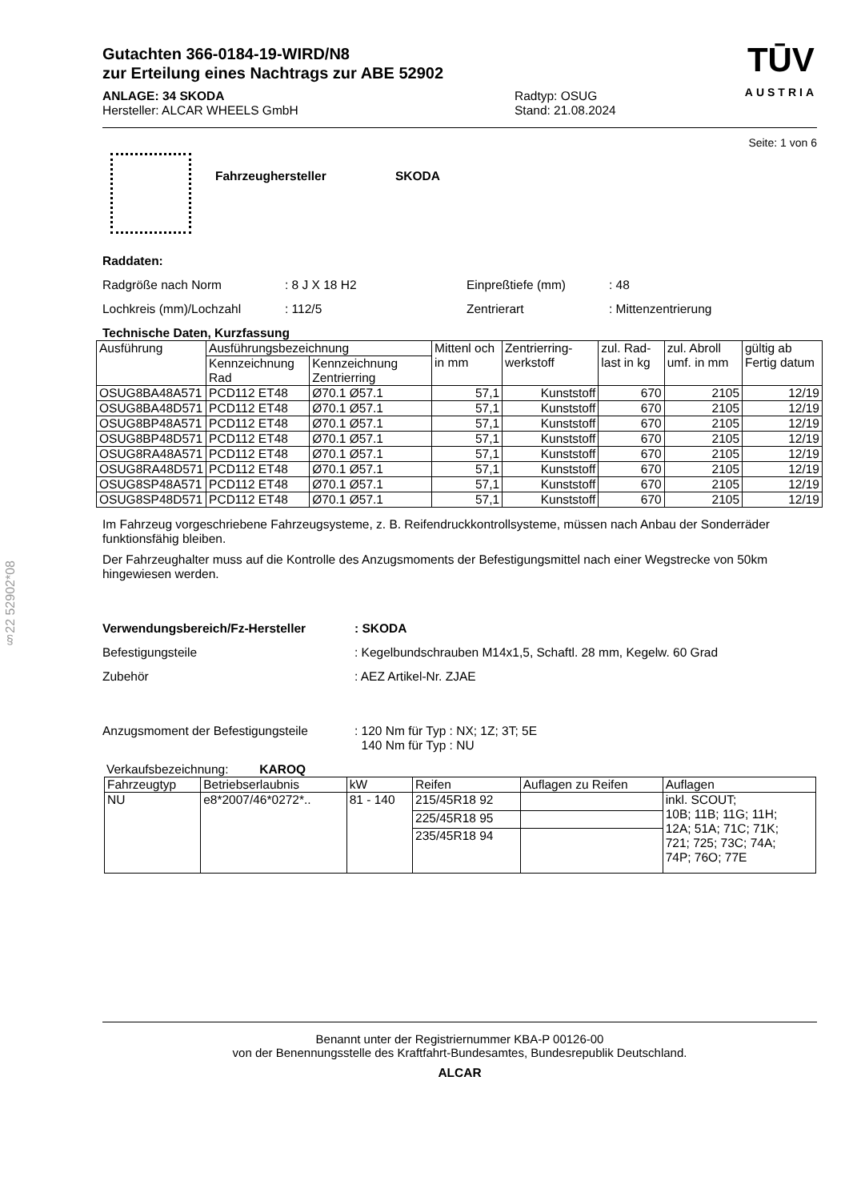§22 52902*08
Gutachten 366-0184-19-WIRD/N8
zur Erteilung eines Nachtrags zur ABE 52902
ANLAGE: 34 SKODA
Hersteller: ALCAR WHEELS GmbH
Radtyp: OSUG
Stand: 21.08.2024
TŪV
AUSTRIA
Seite: 1 von 6
Fahrzeughersteller SKODA
Raddaten:
Radgröße nach Norm: 8 J X 18 H2 Einpreßtiefe (mm): 48
Lochkreis (mm)/Lochzahl: 112/5 Zentrierart: Mittenzentrierung
Technische Daten, Kurzfassung
| Ausführung | Ausführungsbezeichnung | | Mittenl och in mm | Zentrierring-werkstoff | zul. Rad-last in kg | zul. Abroll umf. in mm | gültig ab Fertig datum |
| --- | --- | --- | --- | --- | --- | --- | --- |
| | Kennzeichnung Rad | Kennzeichnung Zentrierring | | | | | |
| OSUG8BA48A571 | PCD112 ET48 | Ø70.1 Ø57.1 | 57,1 | Kunststoff | 670 | 2105 | 12/19 |
| OSUG8BA48D571 | PCD112 ET48 | Ø70.1 Ø57.1 | 57,1 | Kunststoff | 670 | 2105 | 12/19 |
| OSUG8BP48A571 | PCD112 ET48 | Ø70.1 Ø57.1 | 57,1 | Kunststoff | 670 | 2105 | 12/19 |
| OSUG8BP48D571 | PCD112 ET48 | Ø70.1 Ø57.1 | 57,1 | Kunststoff | 670 | 2105 | 12/19 |
| OSUG8RA48A571 | PCD112 ET48 | Ø70.1 Ø57.1 | 57,1 | Kunststoff | 670 | 2105 | 12/19 |
| OSUG8RA48D571 | PCD112 ET48 | Ø70.1 Ø57.1 | 57,1 | Kunststoff | 670 | 2105 | 12/19 |
| OSUG8SP48A571 | PCD112 ET48 | Ø70.1 Ø57.1 | 57,1 | Kunststoff | 670 | 2105 | 12/19 |
| OSUG8SP48D571 | PCD112 ET48 | Ø70.1 Ø57.1 | 57,1 | Kunststoff | 670 | 2105 | 12/19 |
Im Fahrzeug vorgeschriebene Fahrzeugsysteme, z. B. Reifendruckkontrollsysteme, müssen nach Anbau der Sonderräder funktionsfähig bleiben.
Der Fahrzeughalter muss auf die Kontrolle des Anzugsmoments der Befestigungsmittel nach einer Wegstrecke von 50km hingewiesen werden.
Verwendungsbereich/Fz-Hersteller: SKODA
Befestigungsteile: Kegelbundschrauben M14x1,5, Schaftl. 28 mm, Kegelw. 60 Grad
Zubehör: AEZ Artikel-Nr. ZJAE
Anzugsmoment der Befestigungsteile: 120 Nm für Typ : NX; 1Z; 3T; 5E
140 Nm für Typ : NU
Verkaufsbezeichnung: KAROQ
| Fahrzeugtyp | Betriebserlaubnis | kW | Reifen | Auflagen zu Reifen | Auflagen |
| --- | --- | --- | --- | --- | --- |
| NU | e8*2007/46*0272*.. | 81 - 140 | 215/45R18 92 | | inkl. SCOUT; 10B; 11B; 11G; 11H; 12A; 51A; 71C; 71K; 721; 725; 73C; 74A; 74P; 76O; 77E |
| | | | 225/45R18 95 | | |
| | | | 235/45R18 94 | | |
Benannt unter der Registriernummer KBA-P 00126-00
von der Benennungsstelle des Kraftfahrt-Bundesamtes, Bundesrepublik Deutschland.
ALCAR